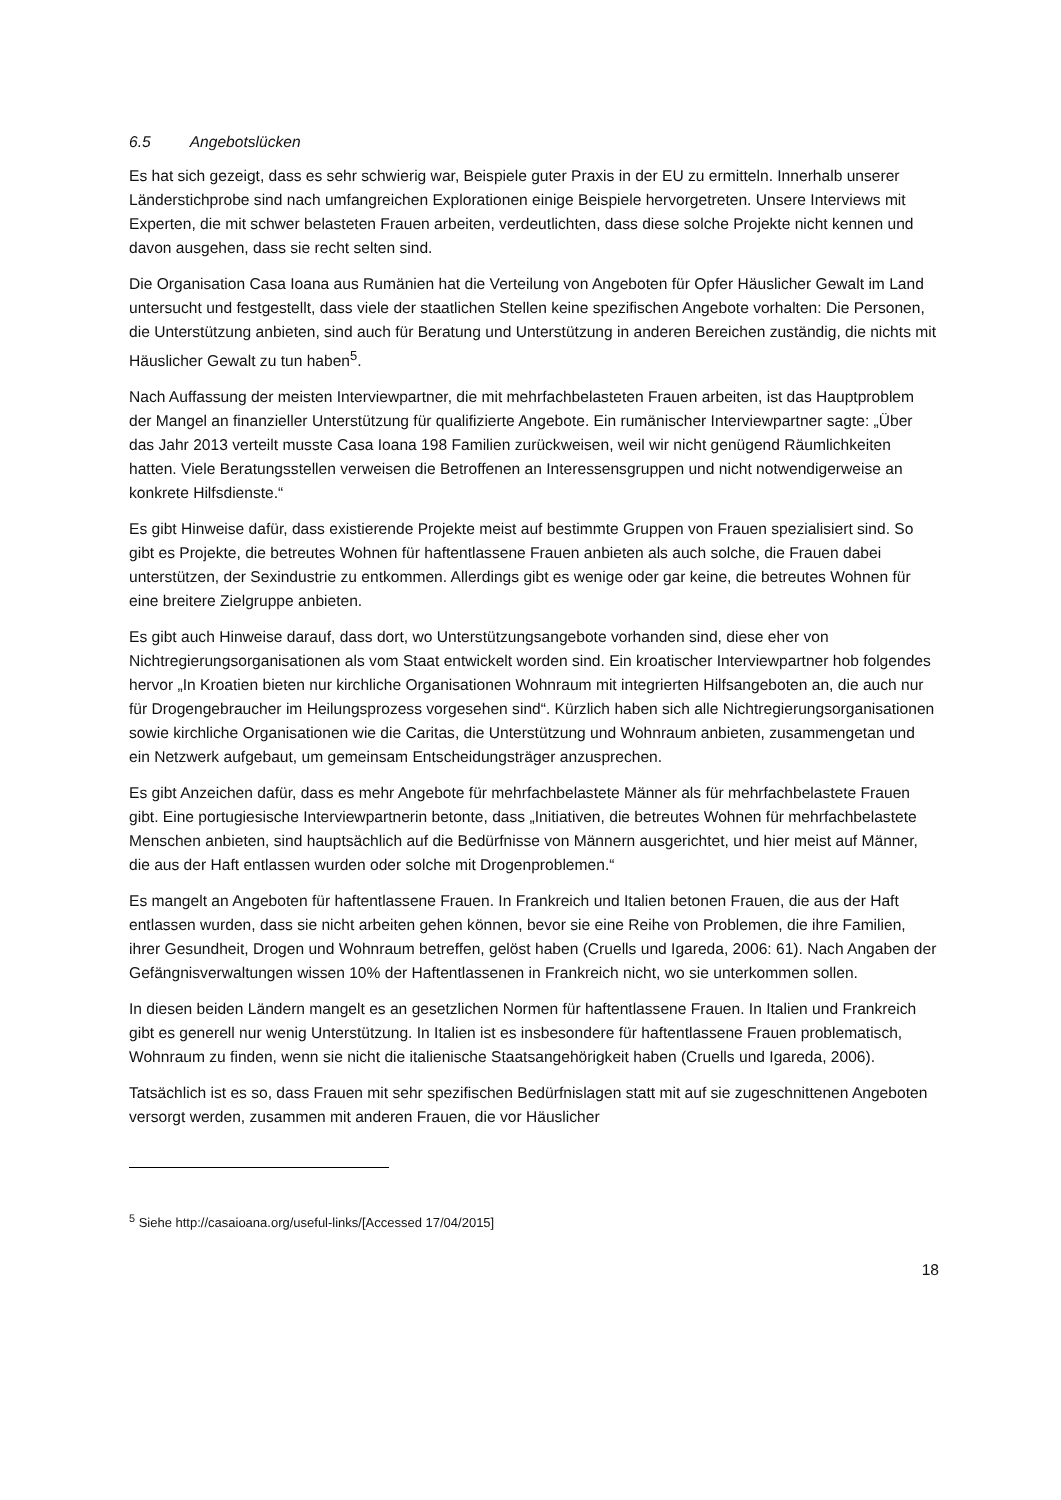6.5 Angebotslücken
Es hat sich gezeigt, dass es sehr schwierig war, Beispiele guter Praxis in der EU zu ermitteln. Innerhalb unserer Länderstichprobe sind nach umfangreichen Explorationen einige Beispiele hervorgetreten. Unsere Interviews mit Experten, die mit schwer belasteten Frauen arbeiten, verdeutlichten, dass diese solche Projekte nicht kennen und davon ausgehen, dass sie recht selten sind.
Die Organisation Casa Ioana aus Rumänien hat die Verteilung von Angeboten für Opfer Häuslicher Gewalt im Land untersucht und festgestellt, dass viele der staatlichen Stellen keine spezifischen Angebote vorhalten: Die Personen, die Unterstützung anbieten, sind auch für Beratung und Unterstützung in anderen Bereichen zuständig, die nichts mit Häuslicher Gewalt zu tun haben<sup>5</sup>.
Nach Auffassung der meisten Interviewpartner, die mit mehrfachbelasteten Frauen arbeiten, ist das Hauptproblem der Mangel an finanzieller Unterstützung für qualifizierte Angebote. Ein rumänischer Interviewpartner sagte: „Über das Jahr 2013 verteilt musste Casa Ioana 198 Familien zurückweisen, weil wir nicht genügend Räumlichkeiten hatten. Viele Beratungsstellen verweisen die Betroffenen an Interessensgruppen und nicht notwendigerweise an konkrete Hilfsdienste.“
Es gibt Hinweise dafür, dass existierende Projekte meist auf bestimmte Gruppen von Frauen spezialisiert sind. So gibt es Projekte, die betreutes Wohnen für haftentlassene Frauen anbieten als auch solche, die Frauen dabei unterstützen, der Sexindustrie zu entkommen. Allerdings gibt es wenige oder gar keine, die betreutes Wohnen für eine breitere Zielgruppe anbieten.
Es gibt auch Hinweise darauf, dass dort, wo Unterstützungsangebote vorhanden sind, diese eher von Nichtregierungsorganisationen als vom Staat entwickelt worden sind. Ein kroatischer Interviewpartner hob folgendes hervor „In Kroatien bieten nur kirchliche Organisationen Wohnraum mit integrierten Hilfsangeboten an, die auch nur für Drogengebraucher im Heilungsprozess vorgesehen sind“. Kürzlich haben sich alle Nichtregierungsorganisationen sowie kirchliche Organisationen wie die Caritas, die Unterstützung und Wohnraum anbieten, zusammengetan und ein Netzwerk aufgebaut, um gemeinsam Entscheidungsträger anzusprechen.
Es gibt Anzeichen dafür, dass es mehr Angebote für mehrfachbelastete Männer als für mehrfachbelastete Frauen gibt. Eine portugiesische Interviewpartnerin betonte, dass „Initiativen, die betreutes Wohnen für mehrfachbelastete Menschen anbieten, sind hauptsächlich auf die Bedürfnisse von Männern ausgerichtet, und hier meist auf Männer, die aus der Haft entlassen wurden oder solche mit Drogenproblemen.“
Es mangelt an Angeboten für haftentlassene Frauen. In Frankreich und Italien betonen Frauen, die aus der Haft entlassen wurden, dass sie nicht arbeiten gehen können, bevor sie eine Reihe von Problemen, die ihre Familien, ihrer Gesundheit, Drogen und Wohnraum betreffen, gelöst haben (Cruells und Igareda, 2006: 61). Nach Angaben der Gefängnisverwaltungen wissen 10% der Haftentlassenen in Frankreich nicht, wo sie unterkommen sollen.
In diesen beiden Ländern mangelt es an gesetzlichen Normen für haftentlassene Frauen. In Italien und Frankreich gibt es generell nur wenig Unterstützung. In Italien ist es insbesondere für haftentlassene Frauen problematisch, Wohnraum zu finden, wenn sie nicht die italienische Staatsangehörigkeit haben (Cruells und Igareda, 2006).
Tatsächlich ist es so, dass Frauen mit sehr spezifischen Bedürfnislagen statt mit auf sie zugeschnittenen Angeboten versorgt werden, zusammen mit anderen Frauen, die vor Häuslicher
<sup>5</sup> Siehe http://casaioana.org/useful-links/[Accessed 17/04/2015]
18